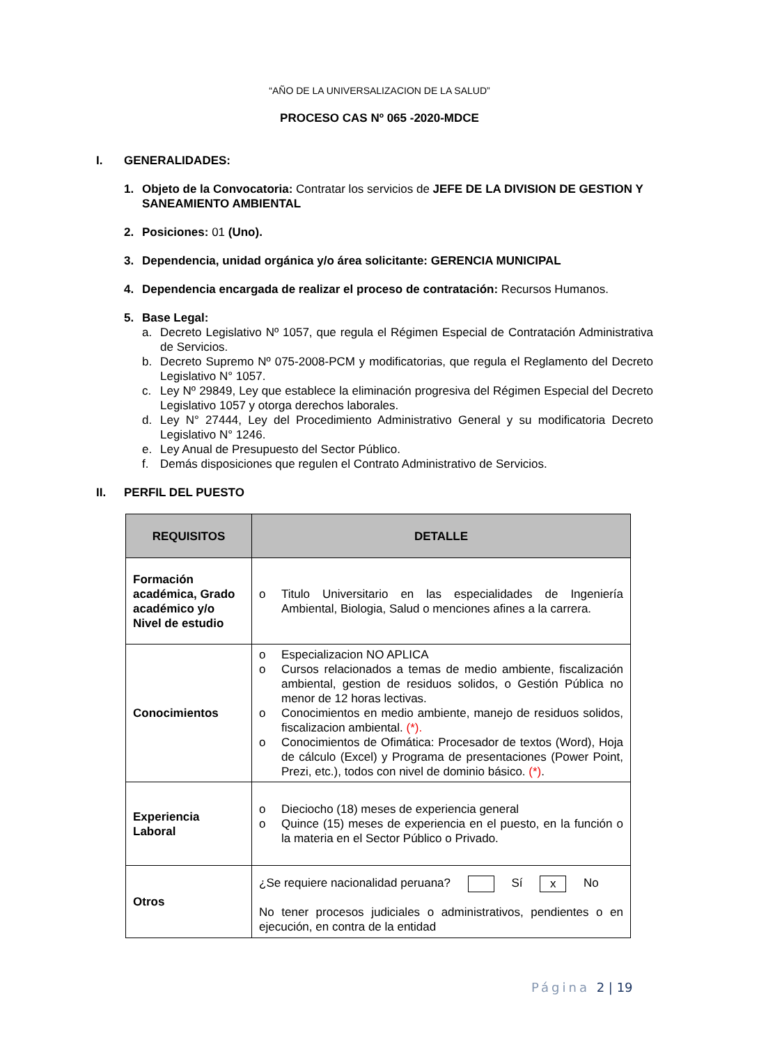“AÑO DE LA UNIVERSALIZACION DE LA SALUD”
PROCESO CAS Nº 065 -2020-MDCE
I. GENERALIDADES:
1. Objeto de la Convocatoria: Contratar los servicios de JEFE DE LA DIVISION DE GESTION Y SANEAMIENTO AMBIENTAL
2. Posiciones: 01 (Uno).
3. Dependencia, unidad orgánica y/o área solicitante: GERENCIA MUNICIPAL
4. Dependencia encargada de realizar el proceso de contratación: Recursos Humanos.
5. Base Legal:
a. Decreto Legislativo Nº 1057, que regula el Régimen Especial de Contratación Administrativa de Servicios.
b. Decreto Supremo Nº 075-2008-PCM y modificatorias, que regula el Reglamento del Decreto Legislativo N° 1057.
c. Ley Nº 29849, Ley que establece la eliminación progresiva del Régimen Especial del Decreto Legislativo 1057 y otorga derechos laborales.
d. Ley N° 27444, Ley del Procedimiento Administrativo General y su modificatoria Decreto Legislativo N° 1246.
e. Ley Anual de Presupuesto del Sector Público.
f. Demás disposiciones que regulen el Contrato Administrativo de Servicios.
II. PERFIL DEL PUESTO
| REQUISITOS | DETALLE |
| --- | --- |
| Formación académica, Grado académico y/o Nivel de estudio | o Titulo Universitario en las especialidades de Ingeniería Ambiental, Biologia, Salud o menciones afines a la carrera. |
| Conocimientos | o Especializacion NO APLICA o Cursos relacionados a temas de medio ambiente, fiscalización ambiental, gestion de residuos solidos, o Gestión Pública no menor de 12 horas lectivas. o Conocimientos en medio ambiente, manejo de residuos solidos, fiscalizacion ambiental. (*). o Conocimientos de Ofimática: Procesador de textos (Word), Hoja de cálculo (Excel) y Programa de presentaciones (Power Point, Prezi, etc.), todos con nivel de dominio básico. (*) . |
| Experiencia Laboral | o Dieciocho (18) meses de experiencia general o Quince (15) meses de experiencia en el puesto, en la función o la materia en el Sector Público o Privado. |
| Otros | ¿Se requiere nacionalidad peruana? Sí x No No tener procesos judiciales o administrativos, pendientes o en ejecución, en contra de la entidad |
Página 2 | 19